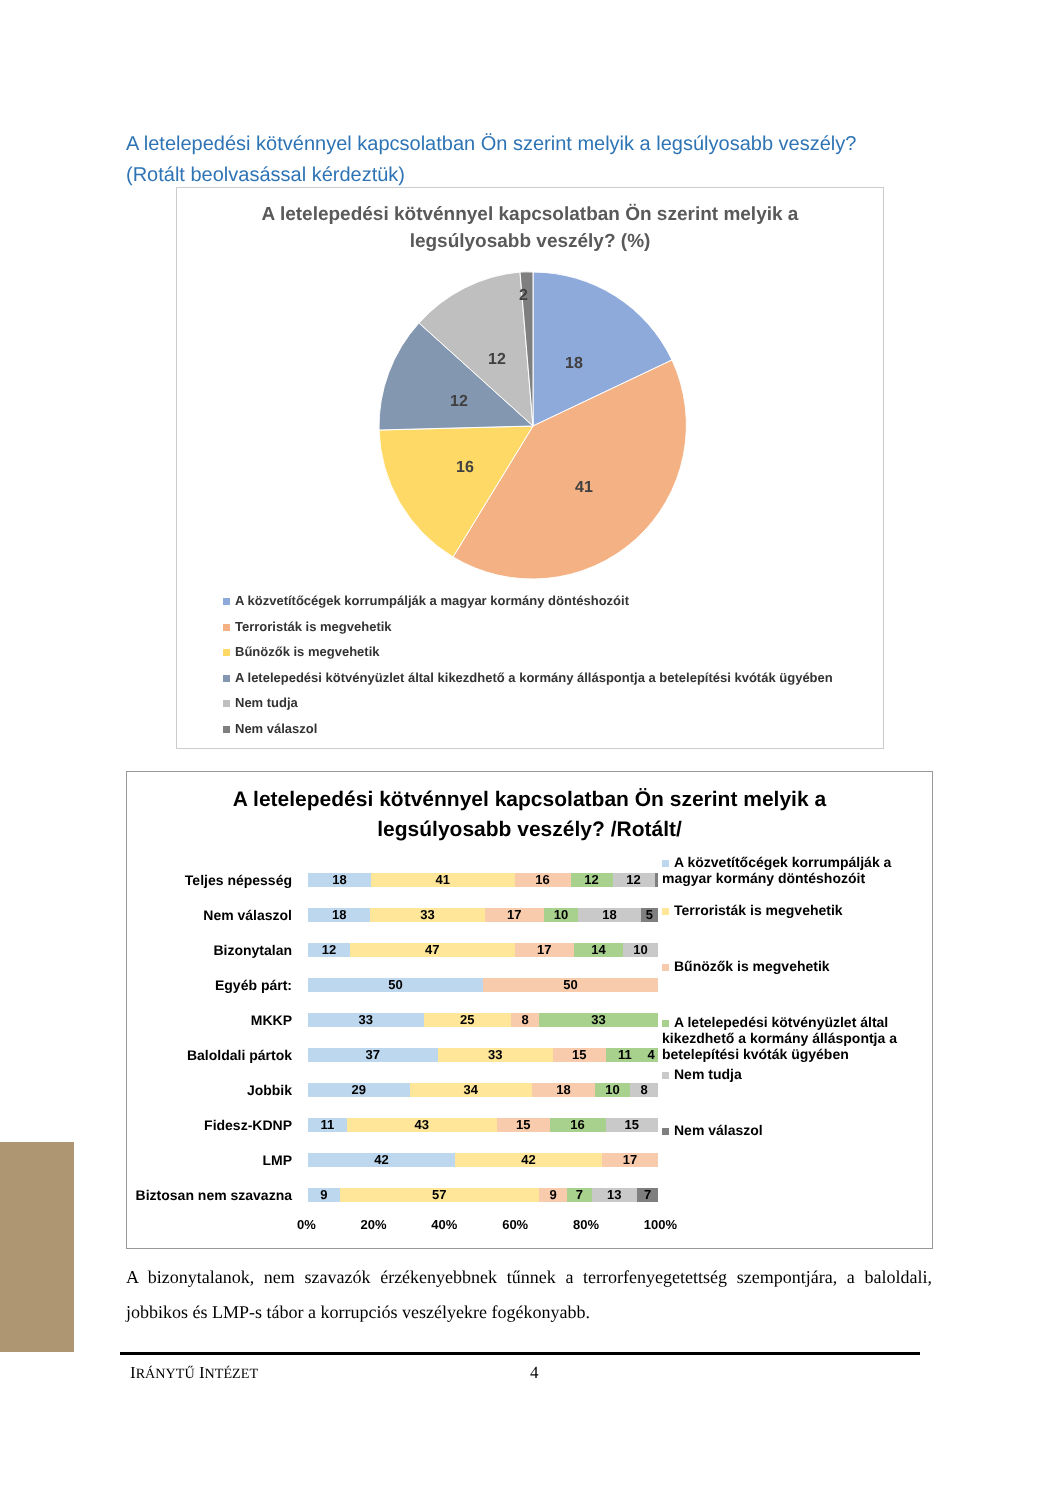A letelepedési kötvénnyel kapcsolatban Ön szerint melyik a legsúlyosabb veszély? (Rotált beolvasással kérdeztük)
A letelepedési kötvénnyel kapcsolatban Ön szerint melyik a
legsúlyosabb veszély? (%)
18
41
16
12
12
2
A közvetítőcégek korrumpálják a magyar kormány döntéshozóit
Terroristák is megvehetik
Bűnözők is megvehetik
A letelepedési kötvényüzlet által kikezdhető a kormány álláspontja a betelepítési kvóták ügyében
Nem tudja
Nem válaszol
A letelepedési kötvénnyel kapcsolatban Ön szerint melyik a
legsúlyosabb veszély? /Rotált/
Teljes népesség
18 41 16 12 12
Nem válaszol
18 33 17 10 18 5
Bizonytalan
12 47 17 14 10
Egyéb párt:
50 50
MKKP
33 25 8 33
Baloldali pártok
37 33 15 11 4
Jobbik
29 34 18 10 8
Fidesz-KDNP
11 43 15 16 15
LMP
42 42 17
Biztosan nem szavazna
9 57 9 7 13 7
0% 20% 40% 60% 80% 100%
A közvetítőcégek korrumpálják a magyar kormány döntéshozóit
Terroristák is megvehetik
Bűnözők is megvehetik
A letelepedési kötvényüzlet által kikezdhető a kormány álláspontja a betelepítési kvóták ügyében
Nem tudja
Nem válaszol
A bizonytalanok, nem szavazók érzékenyebbnek tűnnek a terrorfenyegetettség szempontjára, a baloldali, jobbikos és LMP-s tábor a korrupciós veszélyekre fogékonyabb.
IRÁNYTŰ INTÉZET 4